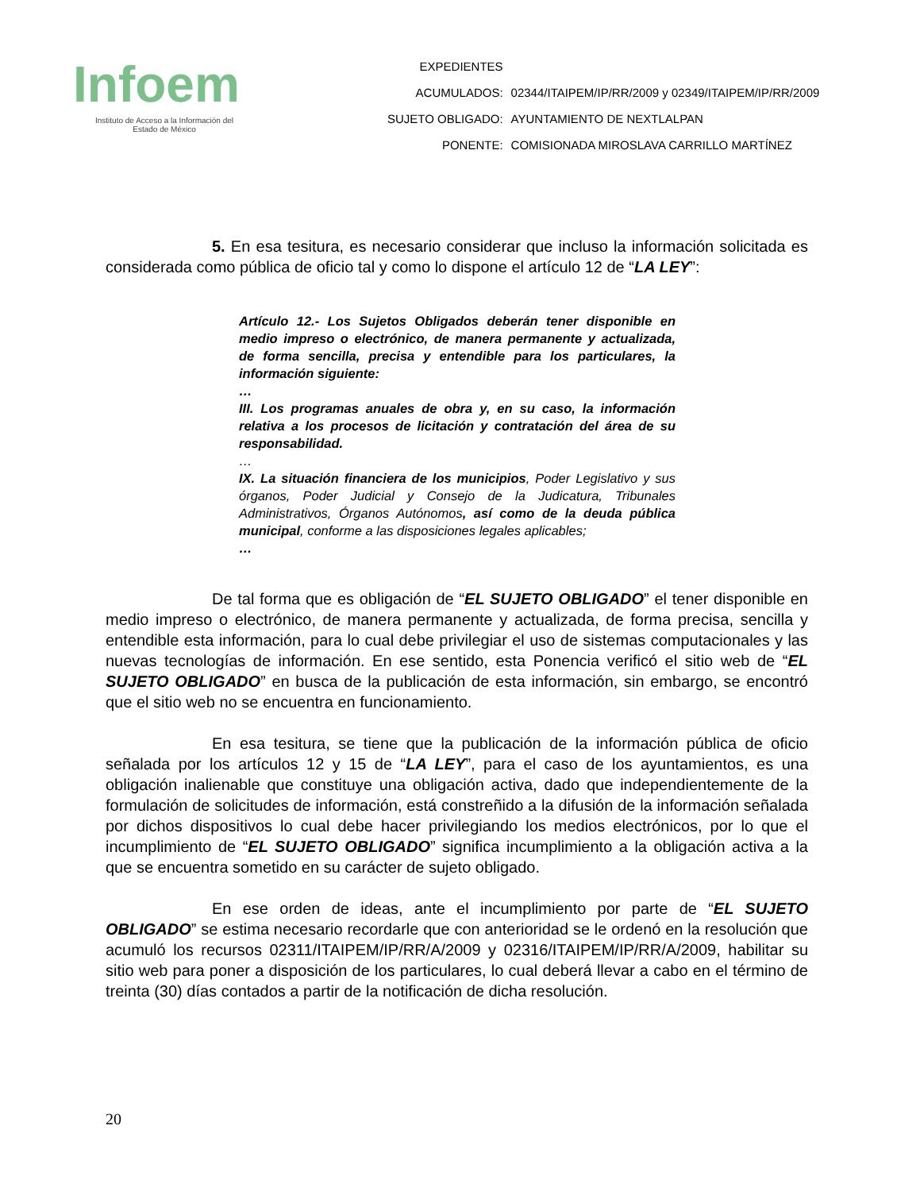Infoem
Instituto de Acceso a la Información del
Estado de México
| EXPEDIENTES | |
| ACUMULADOS: | 02344/ITAIPEM/IP/RR/2009 y 02349/ITAIPEM/IP/RR/2009 |
| SUJETO OBLIGADO: | AYUNTAMIENTO DE NEXTLALPAN |
| PONENTE: | COMISIONADA MIROSLAVA CARRILLO MARTÍNEZ |
5. En esa tesitura, es necesario considerar que incluso la información solicitada es considerada como pública de oficio tal y como lo dispone el artículo 12 de “LA LEY”:
Artículo 12.- Los Sujetos Obligados deberán tener disponible en medio impreso o electrónico, de manera permanente y actualizada, de forma sencilla, precisa y entendible para los particulares, la información siguiente:
…
III. Los programas anuales de obra y, en su caso, la información relativa a los procesos de licitación y contratación del área de su responsabilidad.
…
IX. La situación financiera de los municipios, Poder Legislativo y sus órganos, Poder Judicial y Consejo de la Judicatura, Tribunales Administrativos, Órganos Autónomos, así como de la deuda pública municipal, conforme a las disposiciones legales aplicables;
…
De tal forma que es obligación de “EL SUJETO OBLIGADO” el tener disponible en medio impreso o electrónico, de manera permanente y actualizada, de forma precisa, sencilla y entendible esta información, para lo cual debe privilegiar el uso de sistemas computacionales y las nuevas tecnologías de información. En ese sentido, esta Ponencia verificó el sitio web de “EL SUJETO OBLIGADO” en busca de la publicación de esta información, sin embargo, se encontró que el sitio web no se encuentra en funcionamiento.
En esa tesitura, se tiene que la publicación de la información pública de oficio señalada por los artículos 12 y 15 de “LA LEY”, para el caso de los ayuntamientos, es una obligación inalienable que constituye una obligación activa, dado que independientemente de la formulación de solicitudes de información, está constreñido a la difusión de la información señalada por dichos dispositivos lo cual debe hacer privilegiando los medios electrónicos, por lo que el incumplimiento de “EL SUJETO OBLIGADO” significa incumplimiento a la obligación activa a la que se encuentra sometido en su carácter de sujeto obligado.
En ese orden de ideas, ante el incumplimiento por parte de “EL SUJETO OBLIGADO” se estima necesario recordarle que con anterioridad se le ordenó en la resolución que acumuló los recursos 02311/ITAIPEM/IP/RR/A/2009 y 02316/ITAIPEM/IP/RR/A/2009, habilitar su sitio web para poner a disposición de los particulares, lo cual deberá llevar a cabo en el término de treinta (30) días contados a partir de la notificación de dicha resolución.
20